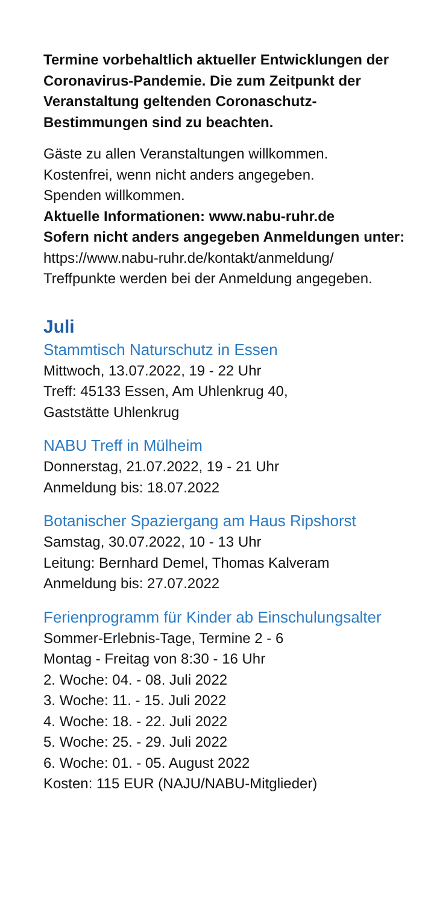Termine vorbehaltlich aktueller Entwicklungen der Coronavirus-Pandemie. Die zum Zeitpunkt der Veranstaltung geltenden Coronaschutz-Bestimmungen sind zu beachten.
Gäste zu allen Veranstaltungen willkommen.
Kostenfrei, wenn nicht anders angegeben.
Spenden willkommen.
Aktuelle Informationen: www.nabu-ruhr.de
Sofern nicht anders angegeben Anmeldungen unter:
https://www.nabu-ruhr.de/kontakt/anmeldung/
Treffpunkte werden bei der Anmeldung angegeben.
Juli
Stammtisch Naturschutz in Essen
Mittwoch, 13.07.2022, 19 - 22 Uhr
Treff: 45133 Essen, Am Uhlenkrug 40,
Gaststätte Uhlenkrug
NABU Treff in Mülheim
Donnerstag, 21.07.2022, 19 - 21 Uhr
Anmeldung bis: 18.07.2022
Botanischer Spaziergang am Haus Ripshorst
Samstag, 30.07.2022, 10 - 13 Uhr
Leitung: Bernhard Demel, Thomas Kalveram
Anmeldung bis: 27.07.2022
Ferienprogramm für Kinder ab Einschulungsalter
Sommer-Erlebnis-Tage, Termine 2 - 6
Montag - Freitag von 8:30 - 16 Uhr
2. Woche: 04. - 08. Juli 2022
3. Woche: 11. - 15. Juli 2022
4. Woche: 18. - 22. Juli 2022
5. Woche: 25. - 29. Juli 2022
6. Woche: 01. - 05. August 2022
Kosten: 115 EUR (NAJU/NABU-Mitglieder)